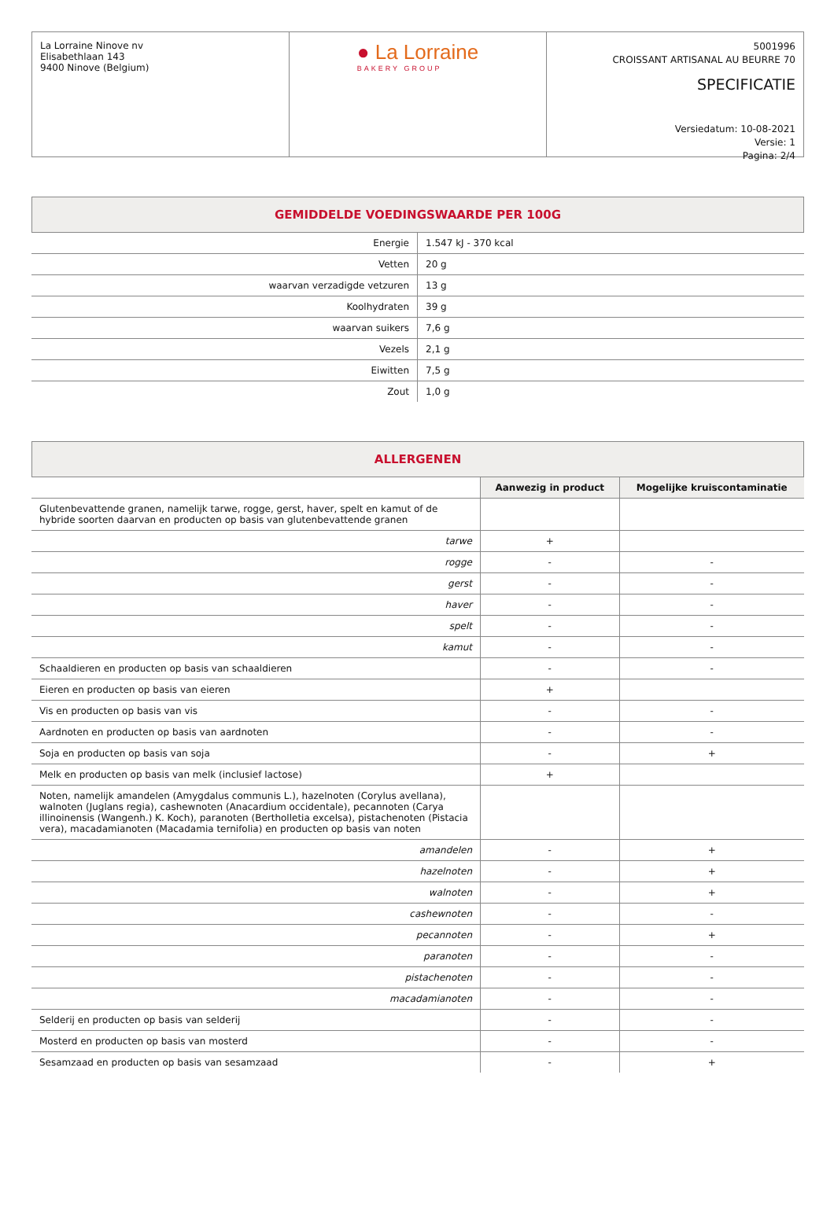La Lorraine Ninove nv
Elisabethlaan 143
9400 Ninove (Belgium)
● La Lorraine
BAKERY GROUP
5001996
CROISSANT ARTISANAL AU BEURRE 70
SPECIFICATIE
Versiedatum: 10-08-2021
Versie: 1
Pagina: 2/4
GEMIDDELDE VOEDINGSWAARDE PER 100G
| Energie | 1.547 kJ - 370 kcal |
| Vetten | 20 g |
| waarvan verzadigde vetzuren | 13 g |
| Koolhydraten | 39 g |
| waarvan suikers | 7,6 g |
| Vezels | 2,1 g |
| Eiwitten | 7,5 g |
| Zout | 1,0 g |
ALLERGENEN
| | Aanwezig in product | Mogelijke kruiscontaminatie |
| --- | --- | --- |
| Glutenbevattende granen, namelijk tarwe, rogge, gerst, haver, spelt en kamut of de hybride soorten daarvan en producten op basis van glutenbevattende granen | | |
| tarwe | + | |
| rogge | - | - |
| gerst | - | - |
| haver | - | - |
| spelt | - | - |
| kamut | - | - |
| Schaaldieren en producten op basis van schaaldieren | - | - |
| Eieren en producten op basis van eieren | + | |
| Vis en producten op basis van vis | - | - |
| Aardnoten en producten op basis van aardnoten | - | - |
| Soja en producten op basis van soja | - | + |
| Melk en producten op basis van melk (inclusief lactose) | + | |
| Noten, namelijk amandelen (Amygdalus communis L.), hazelnoten (Corylus avellana), walnoten (Juglans regia), cashewnoten (Anacardium occidentale), pecannoten (Carya illinoinensis (Wangenh.) K. Koch), paranoten (Bertholletia excelsa), pistachenoten (Pistacia vera), macadamianoten (Macadamia ternifolia) en producten op basis van noten | | |
| amandelen | - | + |
| hazelnoten | - | + |
| walnoten | - | + |
| cashewnoten | - | - |
| pecannoten | - | + |
| paranoten | - | - |
| pistachenoten | - | - |
| macadamianoten | - | - |
| Selderij en producten op basis van selderij | - | - |
| Mosterd en producten op basis van mosterd | - | - |
| Sesamzaad en producten op basis van sesamzaad | - | + |